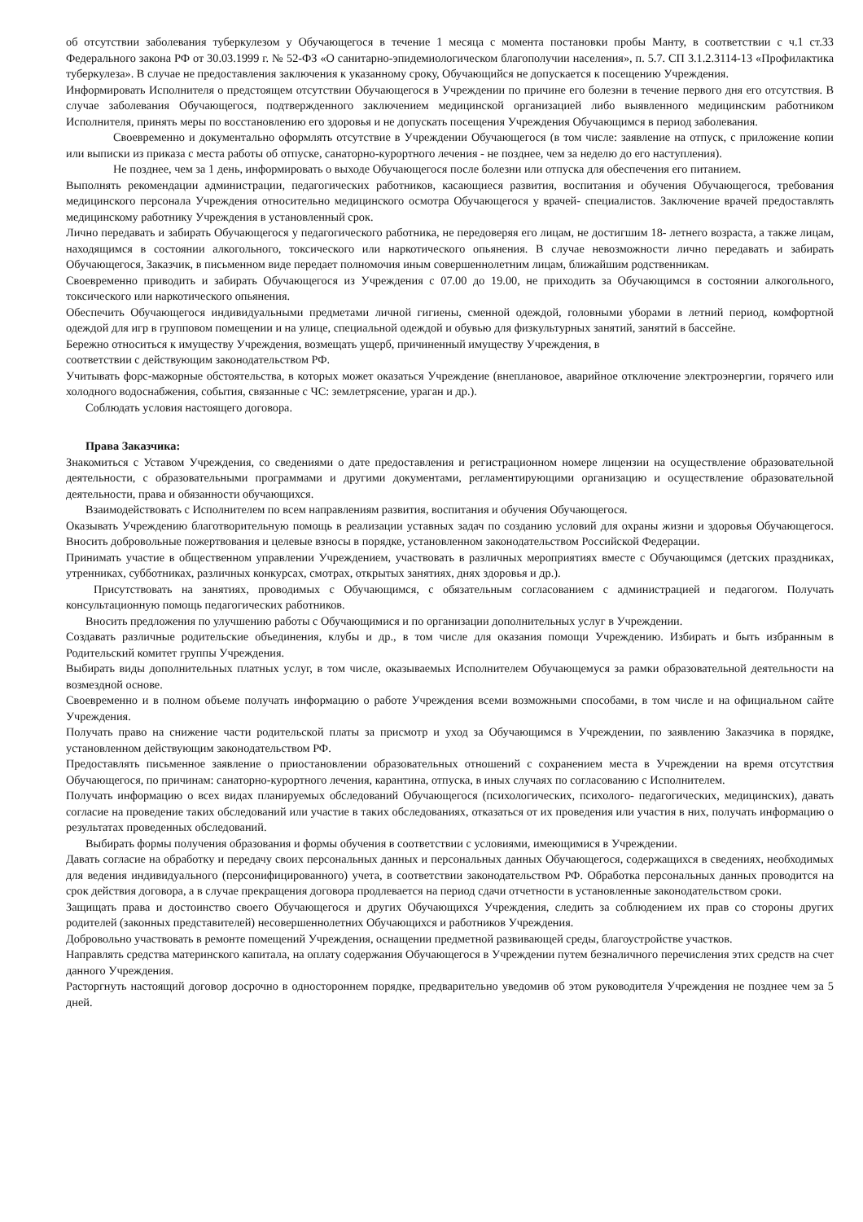об отсутствии заболевания туберкулезом у Обучающегося в течение 1 месяца с момента постановки пробы Манту, в соответствии с ч.1 ст.33 Федерального закона РФ от 30.03.1999 г. № 52-ФЗ «О санитарно-эпидемиологическом благополучии населения», п. 5.7. СП 3.1.2.3114-13 «Профилактика туберкулеза». В случае не предоставления заключения к указанному сроку, Обучающийся не допускается к посещению Учреждения.
Информировать Исполнителя о предстоящем отсутствии Обучающегося в Учреждении по причине его болезни в течение первого дня его отсутствия. В случае заболевания Обучающегося, подтвержденного заключением медицинской организацией либо выявленного медицинским работником Исполнителя, принять меры по восстановлению его здоровья и не допускать посещения Учреждения Обучающимся в период заболевания.
Своевременно и документально оформлять отсутствие в Учреждении Обучающегося (в том числе: заявление на отпуск, с приложение копии или выписки из приказа с места работы об отпуске, санаторно-курортного лечения - не позднее, чем за неделю до его наступления).
Не позднее, чем за 1 день, информировать о выходе Обучающегося после болезни или отпуска для обеспечения его питанием.
Выполнять рекомендации администрации, педагогических работников, касающиеся развития, воспитания и обучения Обучающегося, требования медицинского персонала Учреждения относительно медицинского осмотра Обучающегося у врачей- специалистов. Заключение врачей предоставлять медицинскому работнику Учреждения в установленный срок.
Лично передавать и забирать Обучающегося у педагогического работника, не передоверяя его лицам, не достигшим 18- летнего возраста, а также лицам, находящимся в состоянии алкогольного, токсического или наркотического опьянения. В случае невозможности лично передавать и забирать Обучающегося, Заказчик, в письменном виде передает полномочия иным совершеннолетним лицам, ближайшим родственникам.
Своевременно приводить и забирать Обучающегося из Учреждения с 07.00 до 19.00, не приходить за Обучающимся в состоянии алкогольного, токсического или наркотического опьянения.
Обеспечить Обучающегося индивидуальными предметами личной гигиены, сменной одеждой, головными уборами в летний период, комфортной одеждой для игр в групповом помещении и на улице, специальной одеждой и обувью для физкультурных занятий, занятий в бассейне.
Бережно относиться к имуществу Учреждения, возмещать ущерб, причиненный имуществу Учреждения, в
соответствии с действующим законодательством РФ.
Учитывать форс-мажорные обстоятельства, в которых может оказаться Учреждение (внеплановое, аварийное отключение электроэнергии, горячего или холодного водоснабжения, события, связанные с ЧС: землетрясение, ураган и др.).
Соблюдать условия настоящего договора.
Права Заказчика:
Знакомиться с Уставом Учреждения, со сведениями о дате предоставления и регистрационном номере лицензии на осуществление образовательной деятельности, с образовательными программами и другими документами, регламентирующими организацию и осуществление образовательной деятельности, права и обязанности обучающихся.
Взаимодействовать с Исполнителем по всем направлениям развития, воспитания и обучения Обучающегося.
Оказывать Учреждению благотворительную помощь в реализации уставных задач по созданию условий для охраны жизни и здоровья Обучающегося. Вносить добровольные пожертвования и целевые взносы в порядке, установленном законодательством Российской Федерации.
Принимать участие в общественном управлении Учреждением, участвовать в различных мероприятиях вместе с Обучающимся (детских праздниках, утренниках, субботниках, различных конкурсах, смотрах, открытых занятиях, днях здоровья и др.).
Присутствовать на занятиях, проводимых с Обучающимся, с обязательным согласованием с администрацией и педагогом. Получать консультационную помощь педагогических работников.
Вносить предложения по улучшению работы с Обучающимися и по организации дополнительных услуг в Учреждении.
Создавать различные родительские объединения, клубы и др., в том числе для оказания помощи Учреждению. Избирать и быть избранным в Родительский комитет группы Учреждения.
Выбирать виды дополнительных платных услуг, в том числе, оказываемых Исполнителем Обучающемуся за рамки образовательной деятельности на возмездной основе.
Своевременно и в полном объеме получать информацию о работе Учреждения всеми возможными способами, в том числе и на официальном сайте Учреждения.
Получать право на снижение части родительской платы за присмотр и уход за Обучающимся в Учреждении, по заявлению Заказчика в порядке, установленном действующим законодательством РФ.
Предоставлять письменное заявление о приостановлении образовательных отношений с сохранением места в Учреждении на время отсутствия Обучающегося, по причинам: санаторно-курортного лечения, карантина, отпуска, в иных случаях по согласованию с Исполнителем.
Получать информацию о всех видах планируемых обследований Обучающегося (психологических, психолого- педагогических, медицинских), давать согласие на проведение таких обследований или участие в таких обследованиях, отказаться от их проведения или участия в них, получать информацию о результатах проведенных обследований.
Выбирать формы получения образования и формы обучения в соответствии с условиями, имеющимися в Учреждении.
Давать согласие на обработку и передачу своих персональных данных и персональных данных Обучающегося, содержащихся в сведениях, необходимых для ведения индивидуального (персонифицированного) учета, в соответствии законодательством РФ. Обработка персональных данных проводится на срок действия договора, а в случае прекращения договора продлевается на период сдачи отчетности в установленные законодательством сроки.
Защищать права и достоинство своего Обучающегося и других Обучающихся Учреждения, следить за соблюдением их прав со стороны других родителей (законных представителей) несовершеннолетних Обучающихся и работников Учреждения.
Добровольно участвовать в ремонте помещений Учреждения, оснащении предметной развивающей среды, благоустройстве участков.
Направлять средства материнского капитала, на оплату содержания Обучающегося в Учреждении путем безналичного перечисления этих средств на счет данного Учреждения.
Расторгнуть настоящий договор досрочно в одностороннем порядке, предварительно уведомив об этом руководителя Учреждения не позднее чем за 5 дней.